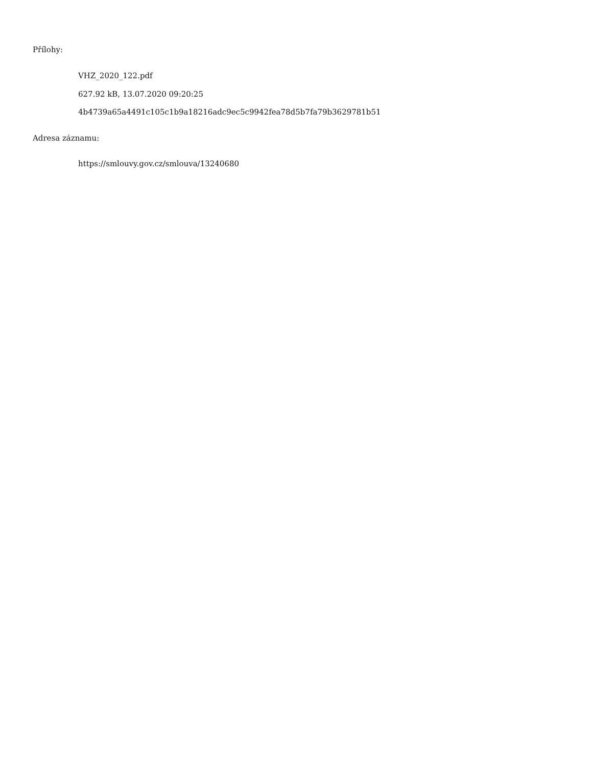Přílohy:
VHZ_2020_122.pdf
627.92 kB, 13.07.2020 09:20:25
4b4739a65a4491c105c1b9a18216adc9ec5c9942fea78d5b7fa79b3629781b51
Adresa záznamu:
https://smlouvy.gov.cz/smlouva/13240680